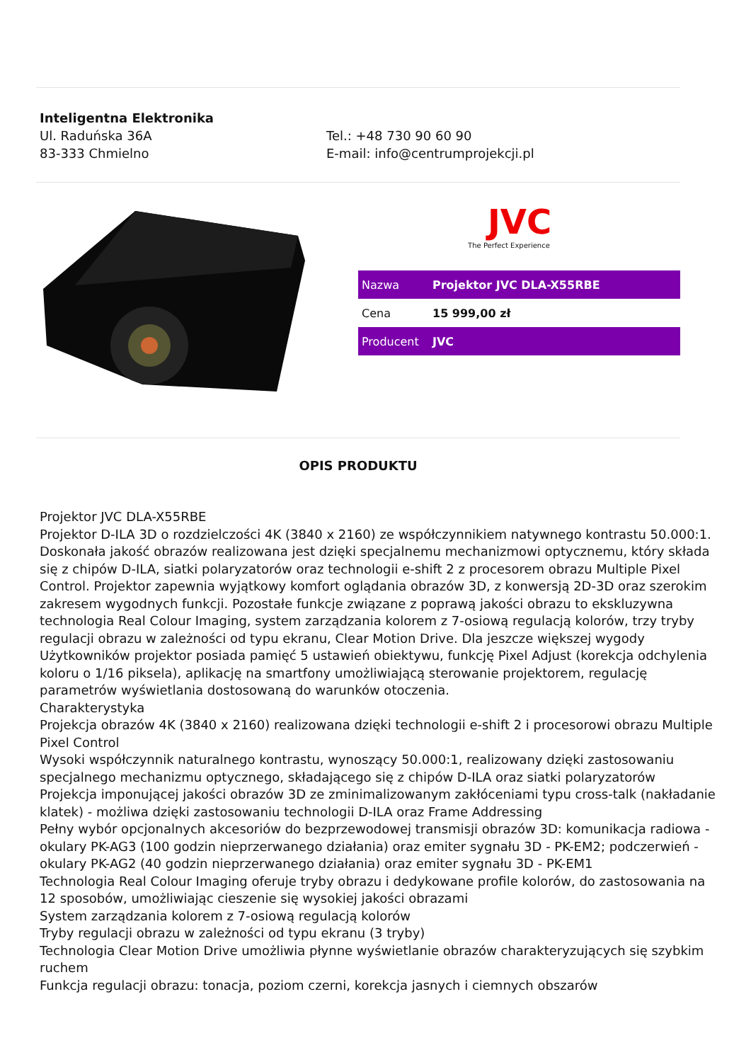Inteligentna Elektronika
Ul. Raduńska 36A
83-333 Chmielno
Tel.: +48 730 90 60 90
E-mail: info@centrumprojekcji.pl
JVC
The Perfect Experience
| Nazwa | Projektor JVC DLA-X55RBE |
| Cena | 15 999,00 zł |
| Producent | JVC |
OPIS PRODUKTU
Projektor JVC DLA-X55RBE
Projektor D-ILA 3D o rozdzielczości 4K (3840 x 2160) ze współczynnikiem natywnego kontrastu 50.000:1. Doskonała jakość obrazów realizowana jest dzięki specjalnemu mechanizmowi optycznemu, który składa się z chipów D-ILA, siatki polaryzatorów oraz technologii e-shift 2 z procesorem obrazu Multiple Pixel Control. Projektor zapewnia wyjątkowy komfort oglądania obrazów 3D, z konwersją 2D-3D oraz szerokim zakresem wygodnych funkcji. Pozostałe funkcje związane z poprawą jakości obrazu to ekskluzywna technologia Real Colour Imaging, system zarządzania kolorem z 7-osiową regulacją kolorów, trzy tryby regulacji obrazu w zależności od typu ekranu, Clear Motion Drive. Dla jeszcze większej wygody Użytkowników projektor posiada pamięć 5 ustawień obiektywu, funkcję Pixel Adjust (korekcja odchylenia koloru o 1/16 piksela), aplikację na smartfony umożliwiającą sterowanie projektorem, regulację parametrów wyświetlania dostosowaną do warunków otoczenia.
Charakterystyka
Projekcja obrazów 4K (3840 x 2160) realizowana dzięki technologii e-shift 2 i procesorowi obrazu Multiple Pixel Control
Wysoki współczynnik naturalnego kontrastu, wynoszący 50.000:1, realizowany dzięki zastosowaniu specjalnego mechanizmu optycznego, składającego się z chipów D-ILA oraz siatki polaryzatorów
Projekcja imponującej jakości obrazów 3D ze zminimalizowanym zakłóceniami typu cross-talk (nakładanie klatek) - możliwa dzięki zastosowaniu technologii D-ILA oraz Frame Addressing
Pełny wybór opcjonalnych akcesoriów do bezprzewodowej transmisji obrazów 3D: komunikacja radiowa - okulary PK-AG3 (100 godzin nieprzerwanego działania) oraz emiter sygnału 3D - PK-EM2; podczerwień - okulary PK-AG2 (40 godzin nieprzerwanego działania) oraz emiter sygnału 3D - PK-EM1
Technologia Real Colour Imaging oferuje tryby obrazu i dedykowane profile kolorów, do zastosowania na 12 sposobów, umożliwiając cieszenie się wysokiej jakości obrazami
System zarządzania kolorem z 7-osiową regulacją kolorów
Tryby regulacji obrazu w zależności od typu ekranu (3 tryby)
Technologia Clear Motion Drive umożliwia płynne wyświetlanie obrazów charakteryzujących się szybkim ruchem
Funkcja regulacji obrazu: tonacja, poziom czerni, korekcja jasnych i ciemnych obszarów